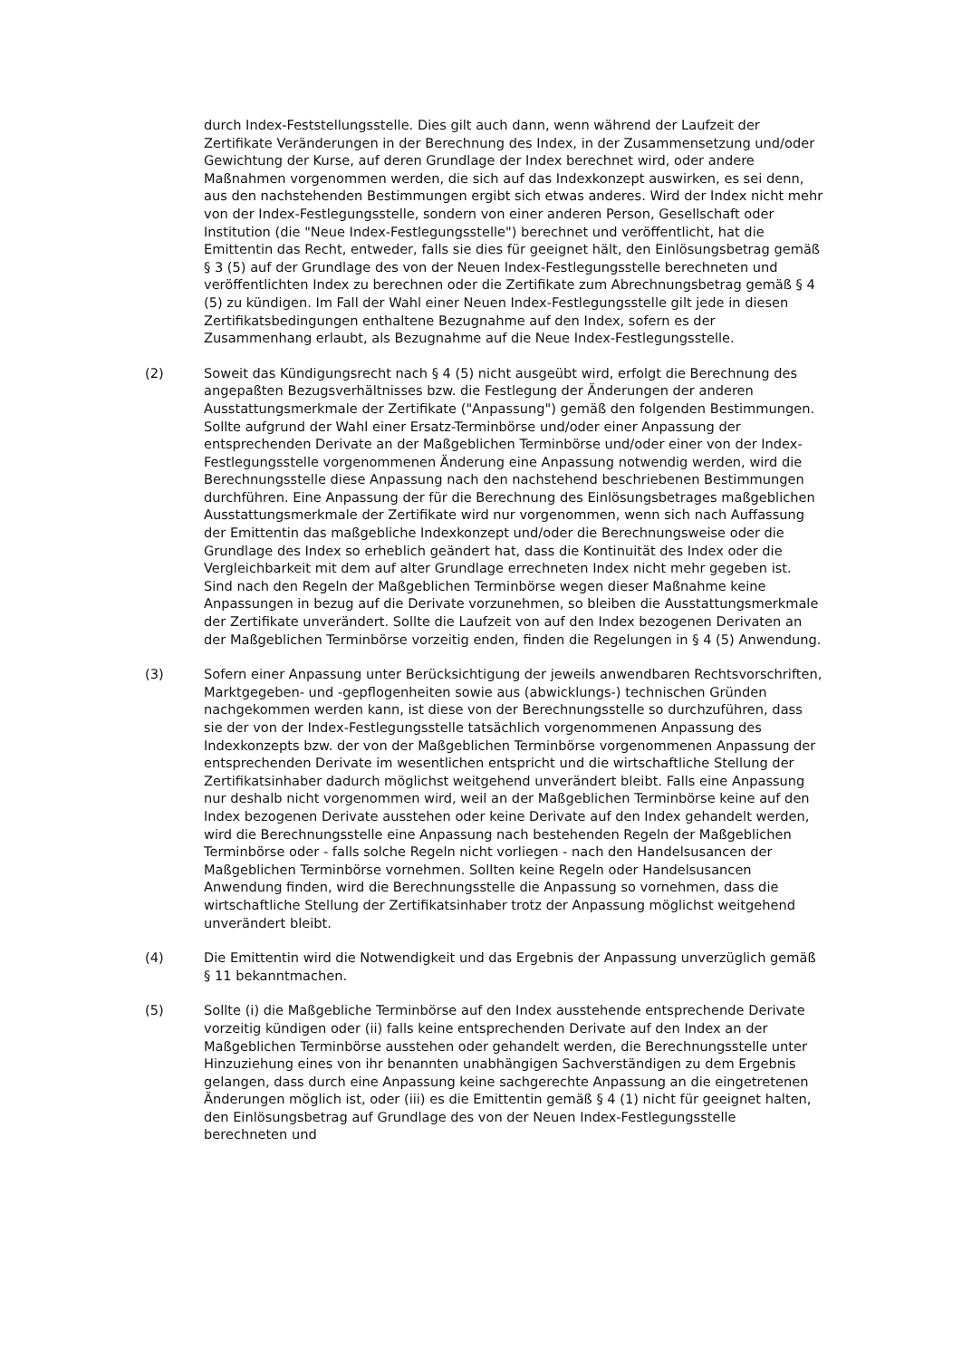durch Index-Feststellungsstelle. Dies gilt auch dann, wenn während der Laufzeit der Zertifikate Veränderungen in der Berechnung des Index, in der Zusammensetzung und/oder Gewichtung der Kurse, auf deren Grundlage der Index berechnet wird, oder andere Maßnahmen vorgenommen werden, die sich auf das Indexkonzept auswirken, es sei denn, aus den nachstehenden Bestimmungen ergibt sich etwas anderes. Wird der Index nicht mehr von der Index-Festlegungsstelle, sondern von einer anderen Person, Gesellschaft oder Institution (die "Neue Index-Festlegungs­stelle") berechnet und veröffentlicht, hat die Emittentin das Recht, entweder, falls sie dies für geeignet hält, den Einlösungsbetrag gemäß § 3 (5) auf der Grundlage des von der Neuen Index-Festlegungsstelle berechneten und veröffentlichten Index zu berechnen oder die Zertifikate zum Abrechnungsbetrag gemäß § 4 (5) zu kündigen. Im Fall der Wahl einer Neuen Index-Festlegungsstelle gilt jede in diesen Zertifikatsbedingungen enthaltene Bezugnahme auf den Index, sofern es der Zusammenhang erlaubt, als Bezugnahme auf die Neue Index-Festlegungsstelle.
(2) Soweit das Kündigungsrecht nach § 4 (5) nicht ausgeübt wird, erfolgt die Berechnung des angepaßten Bezugsverhältnisses bzw. die Festlegung der Änderungen der anderen Ausstattungsmerkmale der Zertifikate ("Anpassung") gemäß den folgenden Bestimmungen. Sollte aufgrund der Wahl einer Ersatz-Terminbörse und/oder einer Anpassung der entsprechenden Derivate an der Maßgeblichen Terminbörse und/oder einer von der Index-Festlegungsstelle vorgenommenen Änderung eine Anpassung notwendig werden, wird die Berechnungsstelle diese Anpassung nach den nachstehend beschriebenen Bestimmungen durchführen. Eine Anpassung der für die Berechnung des Einlösungsbetrages maßgeblichen Ausstattungsmerkmale der Zertifikate wird nur vorgenommen, wenn sich nach Auffassung der Emittentin das maßgebliche Indexkonzept und/oder die Berechnungsweise oder die Grundlage des Index so erheblich geändert hat, dass die Kontinuität des Index oder die Vergleichbarkeit mit dem auf alter Grundlage errechneten Index nicht mehr gegeben ist. Sind nach den Regeln der Maßgeblichen Terminbörse wegen dieser Maßnahme keine Anpassungen in bezug auf die Derivate vorzunehmen, so bleiben die Ausstattungsmerkmale der Zertifikate unverändert. Sollte die Laufzeit von auf den Index bezogenen Derivaten an der Maßgeblichen Terminbörse vorzeitig enden, finden die Regelungen in § 4 (5) Anwendung.
(3) Sofern einer Anpassung unter Berücksichtigung der jeweils anwendbaren Rechtsvorschriften, Marktgegeben- und -gepflogenheiten sowie aus (abwicklungs-) technischen Gründen nachgekommen werden kann, ist diese von der Berechnungsstelle so durchzuführen, dass sie der von der Index-Festlegungsstelle tatsächlich vorgenommenen Anpassung des Indexkonzepts bzw. der von der Maßgeblichen Terminbörse vorgenommenen Anpassung der entsprechenden Derivate im wesentlichen entspricht und die wirtschaftliche Stellung der Zertifikatsinhaber dadurch möglichst weitgehend unverändert bleibt. Falls eine Anpassung nur deshalb nicht vorgenommen wird, weil an der Maßgeblichen Terminbörse keine auf den Index bezogenen Derivate ausstehen oder keine Derivate auf den Index gehandelt werden, wird die Berechnungsstelle eine Anpassung nach bestehenden Regeln der Maßgeblichen Terminbörse oder - falls solche Regeln nicht vorliegen - nach den Handelsusancen der Maßgeblichen Terminbörse vornehmen. Sollten keine Regeln oder Handelsusancen Anwendung finden, wird die Berechnungsstelle die Anpassung so vornehmen, dass die wirtschaftliche Stellung der Zertifikatsinhaber trotz der Anpassung möglichst weitgehend unverändert bleibt.
(4) Die Emittentin wird die Notwendigkeit und das Ergebnis der Anpassung unverzüglich gemäß § 11 bekanntmachen.
(5) Sollte (i) die Maßgebliche Terminbörse auf den Index ausstehende entsprechende Derivate vorzeitig kündigen oder (ii) falls keine entsprechenden Derivate auf den Index an der Maßgeblichen Terminbörse ausstehen oder gehandelt werden, die Berechnungsstelle unter Hinzuziehung eines von ihr benannten unabhängigen Sachverständigen zu dem Ergebnis gelangen, dass durch eine Anpassung keine sachgerechte Anpassung an die eingetretenen Änderungen möglich ist, oder (iii) es die Emittentin gemäß § 4 (1) nicht für geeignet halten, den Einlösungsbetrag auf Grundlage des von der Neuen Index-Festlegungsstelle berechneten und